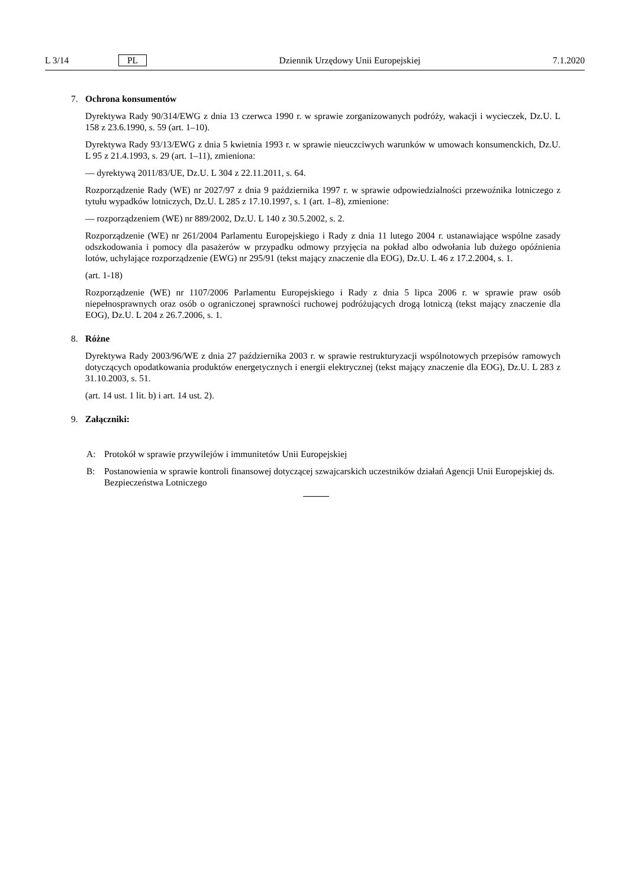L 3/14 PL Dziennik Urzędowy Unii Europejskiej 7.1.2020
7. Ochrona konsumentów
Dyrektywa Rady 90/314/EWG z dnia 13 czerwca 1990 r. w sprawie zorganizowanych podróży, wakacji i wycieczek, Dz.U. L 158 z 23.6.1990, s. 59 (art. 1–10).
Dyrektywa Rady 93/13/EWG z dnia 5 kwietnia 1993 r. w sprawie nieuczciwych warunków w umowach konsumenckich, Dz.U. L 95 z 21.4.1993, s. 29 (art. 1–11), zmieniona:
— dyrektywą 2011/83/UE, Dz.U. L 304 z 22.11.2011, s. 64.
Rozporządzenie Rady (WE) nr 2027/97 z dnia 9 października 1997 r. w sprawie odpowiedzialności przewoźnika lotniczego z tytułu wypadków lotniczych, Dz.U. L 285 z 17.10.1997, s. 1 (art. 1–8), zmienione:
— rozporządzeniem (WE) nr 889/2002, Dz.U. L 140 z 30.5.2002, s. 2.
Rozporządzenie (WE) nr 261/2004 Parlamentu Europejskiego i Rady z dnia 11 lutego 2004 r. ustanawiające wspólne zasady odszkodowania i pomocy dla pasażerów w przypadku odmowy przyjęcia na pokład albo odwołania lub dużego opóźnienia lotów, uchylające rozporządzenie (EWG) nr 295/91 (tekst mający znaczenie dla EOG), Dz.U. L 46 z 17.2.2004, s. 1.
(art. 1-18)
Rozporządzenie (WE) nr 1107/2006 Parlamentu Europejskiego i Rady z dnia 5 lipca 2006 r. w sprawie praw osób niepełnosprawnych oraz osób o ograniczonej sprawności ruchowej podróżujących drogą lotniczą (tekst mający znaczenie dla EOG), Dz.U. L 204 z 26.7.2006, s. 1.
8. Różne
Dyrektywa Rady 2003/96/WE z dnia 27 października 2003 r. w sprawie restrukturyzacji wspólnotowych przepisów ramowych dotyczących opodatkowania produktów energetycznych i energii elektrycznej (tekst mający znaczenie dla EOG), Dz.U. L 283 z 31.10.2003, s. 51.
(art. 14 ust. 1 lit. b) i art. 14 ust. 2).
9. Załączniki:
A: Protokół w sprawie przywilejów i immunitetów Unii Europejskiej
B: Postanowienia w sprawie kontroli finansowej dotyczącej szwajcarskich uczestników działań Agencji Unii Europejskiej ds. Bezpieczeństwa Lotniczego